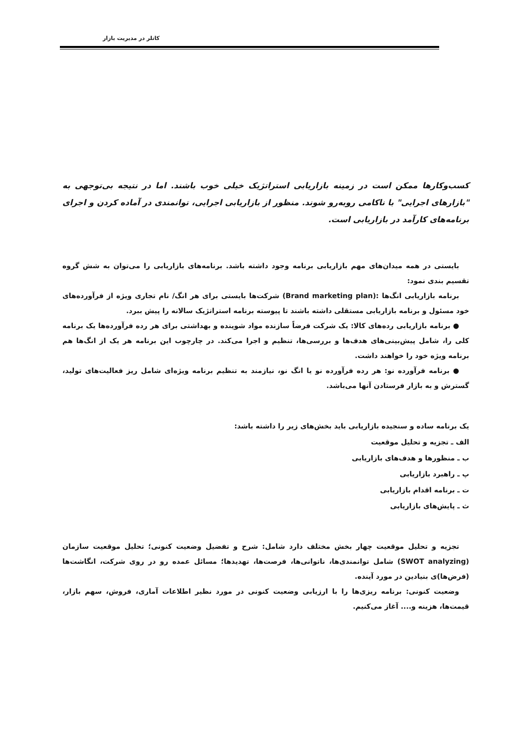کاتلر در مدیریت بازار
کسب‌وکارها ممکن است در زمینه بازاریابی استراتژیک خیلی خوب باشند. اما در نتیجه بی‌توجهی به "بازارهای اجرایی" با ناکامی روبه‌رو شوند. منظور از بازاریابی اجرایی، توانمندی در آماده کردن و اجرای برنامه‌های کارآمد در بازاریابی است.
بایستی در همه میدان‌های مهم بازاریابی برنامه وجود داشته باشد. برنامه‌های بازاریابی را می‌توان به شش گروه تقسیم بندی نمود:
برنامه بازاریابی انگ‌ها :(Brand marketing plan) شرکت‌ها بایستی برای هر انگ/ نام تجاری ویژه از فرآورده‌های خود مسئول و برنامه بازاریابی مستقلی داشته باشند تا پیوسته برنامه استراتژیک سالانه را پیش ببرد.
● برنامه بازاریابی رده‌های کالا: یک شرکت فرضاً سازنده مواد شوینده و بهداشتی برای هر رده فرآورده‌ها یک برنامه کلی را، شامل پیش‌بینی‌های هدف‌ها و بررسی‌ها، تنظیم و اجرا می‌کند. در چارچوب این برنامه هر یک از انگ‌ها هم برنامه ویژه خود را خواهند داشت.
● برنامه فرآورده نو: هر رده فرآورده نو یا انگ نو، نیازمند به تنظیم برنامه ویژه‌ای شامل ریز فعالیت‌های تولید، گسترش و به بازار فرستادن آنها می‌باشد.
یک برنامه ساده و سنجیده بازاریابی باید بخش‌های زیر را داشته باشد:
الف ـ تجزیه و تحلیل موقعیت
ب ـ منظورها و هدف‌های بازاریابی
پ ـ راهبرد بازاریابی
ت ـ برنامه اقدام بازاریابی
ث ـ پایش‌های بازاریابی
تجزیه و تحلیل موقعیت چهار بخش مختلف دارد شامل: شرح و تفضیل وضعیت کنونی؛ تحلیل موقعیت سازمان (SWOT analyzing) شامل توانمندی‌ها، ناتوانی‌ها، فرصت‌ها، تهدیدها؛ مسائل عمده رو در روی شرکت، انگاشت‌ها (فرض‌ها)ی بنیادین در مورد آینده.
وضعیت کنونی: برنامه ریزی‌ها را با ارزیابی وضعیت کنونی در مورد نظیر اطلاعات آماری، فروش، سهم بازار، قیمت‌ها، هزینه و.... آغاز می‌کنیم.